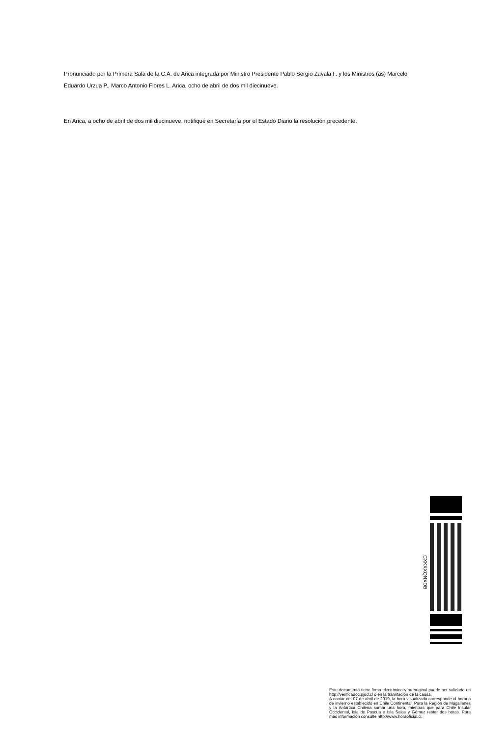Pronunciado por la Primera Sala de la C.A. de Arica integrada por Ministro Presidente Pablo Sergio Zavala F. y los Ministros (as) Marcelo Eduardo Urzua P., Marco Antonio Flores L. Arica, ocho de abril de dos mil diecinueve.
En Arica, a ocho de abril de dos mil diecinueve, notifiqué en Secretaría por el Estado Diario la resolución precedente.
CXKXXQNXDB
Este documento tiene firma electrónica y su original puede ser validado en http://verificadoc.pjud.cl o en la tramitación de la causa.
A contar del 07 de abril de 2019, la hora visualizada corresponde al horario de invierno establecido en Chile Continental. Para la Región de Magallanes y la Antartica Chilena sumar una hora, mientras que para Chile Insular Occidental, Isla de Pascua e Isla Salas y Gómez restar dos horas. Para más información consulte http://www.horaoficial.cl.